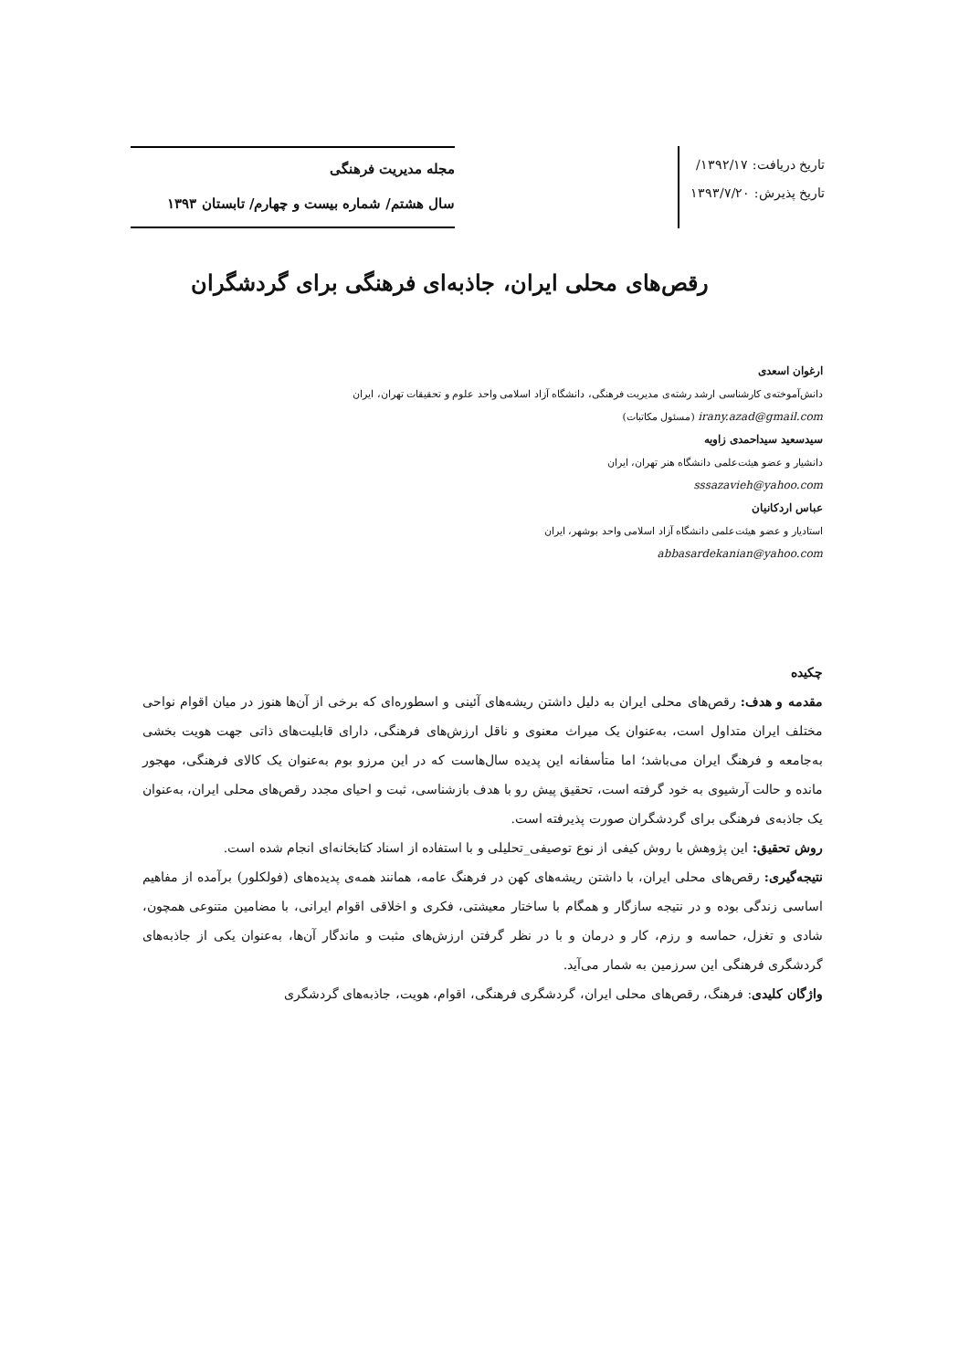تاریخ دریافت: ۱۳۹۲/۱۷/
تاریخ پذیرش: ۱۳۹۳/۷/۲۰
مجله مدیریت فرهنگی
سال هشتم/ شماره بیست و چهارم/ تابستان ۱۳۹۳
رقص‌های محلی ایران، جاذبه‌ای فرهنگی برای گردشگران
ارغوان اسعدی
دانش‌آموخته‌ی کارشناسی ارشد رشته‌ی مدیریت فرهنگی، دانشگاه آزاد اسلامی واحد علوم و تحقیقات تهران، ایران
irany.azad@gmail.com (مسئول مکاتبات)
سیدسعید سیداحمدی زاویه
دانشیار و عضو هیئت‌علمی دانشگاه هنر تهران، ایران
sssazavieh@yahoo.com
عباس اردکانیان
استادیار و عضو هیئت‌علمی دانشگاه آزاد اسلامی واحد بوشهر، ایران
abbasardekanian@yahoo.com
چکیده
مقدمه و هدف: رقص‌های محلی ایران به دلیل داشتن ریشه‌های آئینی و اسطوره‌ای که برخی از آن‌ها هنوز در میان اقوام نواحی مختلف ایران متداول است، به‌عنوان یک میراث معنوی و ناقل ارزش‌های فرهنگی، دارای قابلیت‌های ذاتی جهت هویت بخشی به‌جامعه و فرهنگ ایران می‌باشد؛ اما متأسفانه این پدیده سال‌هاست که در این مرزو بوم به‌عنوان یک کالای فرهنگی، مهجور مانده و حالت آرشیوی به خود گرفته است، تحقیق پیش رو با هدف بازشناسی، ثبت و احیای مجدد رقص‌های محلی ایران، به‌عنوان یک جاذبه‌ی فرهنگی برای گردشگران صورت پذیرفته است.
روش تحقیق: این پژوهش با روش کیفی از نوع توصیفی_تحلیلی و با استفاده از اسناد کتابخانه‌ای انجام شده است.
نتیجه‌گیری: رقص‌های محلی ایران، با داشتن ریشه‌های کهن در فرهنگ عامه، همانند همه‌ی پدیده‌های (فولکلور) برآمده از مفاهیم اساسی زندگی بوده و در نتیجه سازگار و همگام با ساختار معیشتی، فکری و اخلاقی اقوام ایرانی، با مضامین متنوعی همچون، شادی و تغزل، حماسه و رزم، کار و درمان و با در نظر گرفتن ارزش‌های مثبت و ماندگار آن‌ها، به‌عنوان یکی از جاذبه‌های گردشگری فرهنگی این سرزمین به شمار می‌آید.
واژگان کلیدی: فرهنگ، رقص‌های محلی ایران، گردشگری فرهنگی، اقوام، هویت، جاذبه‌های گردشگری